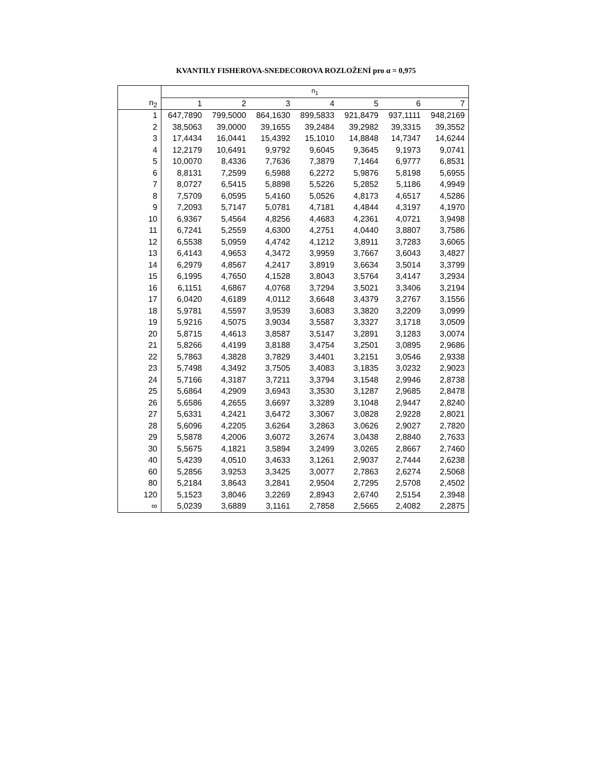KVANTILY FISHEROVA-SNEDECOROVA ROZLOŽENÍ pro α = 0,975
| | n<sub>1</sub> | | | | | | |
| --- | --- | --- | --- | --- | --- | --- | --- |
| n<sub>2</sub> | 1 | 2 | 3 | 4 | 5 | 6 | 7 |
| 1 | 647,7890 | 799,5000 | 864,1630 | 899,5833 | 921,8479 | 937,1111 | 948,2169 |
| 2 | 38,5063 | 39,0000 | 39,1655 | 39,2484 | 39,2982 | 39,3315 | 39,3552 |
| 3 | 17,4434 | 16,0441 | 15,4392 | 15,1010 | 14,8848 | 14,7347 | 14,6244 |
| 4 | 12,2179 | 10,6491 | 9,9792 | 9,6045 | 9,3645 | 9,1973 | 9,0741 |
| 5 | 10,0070 | 8,4336 | 7,7636 | 7,3879 | 7,1464 | 6,9777 | 6,8531 |
| 6 | 8,8131 | 7,2599 | 6,5988 | 6,2272 | 5,9876 | 5,8198 | 5,6955 |
| 7 | 8,0727 | 6,5415 | 5,8898 | 5,5226 | 5,2852 | 5,1186 | 4,9949 |
| 8 | 7,5709 | 6,0595 | 5,4160 | 5,0526 | 4,8173 | 4,6517 | 4,5286 |
| 9 | 7,2093 | 5,7147 | 5,0781 | 4,7181 | 4,4844 | 4,3197 | 4,1970 |
| 10 | 6,9367 | 5,4564 | 4,8256 | 4,4683 | 4,2361 | 4,0721 | 3,9498 |
| 11 | 6,7241 | 5,2559 | 4,6300 | 4,2751 | 4,0440 | 3,8807 | 3,7586 |
| 12 | 6,5538 | 5,0959 | 4,4742 | 4,1212 | 3,8911 | 3,7283 | 3,6065 |
| 13 | 6,4143 | 4,9653 | 4,3472 | 3,9959 | 3,7667 | 3,6043 | 3,4827 |
| 14 | 6,2979 | 4,8567 | 4,2417 | 3,8919 | 3,6634 | 3,5014 | 3,3799 |
| 15 | 6,1995 | 4,7650 | 4,1528 | 3,8043 | 3,5764 | 3,4147 | 3,2934 |
| 16 | 6,1151 | 4,6867 | 4,0768 | 3,7294 | 3,5021 | 3,3406 | 3,2194 |
| 17 | 6,0420 | 4,6189 | 4,0112 | 3,6648 | 3,4379 | 3,2767 | 3,1556 |
| 18 | 5,9781 | 4,5597 | 3,9539 | 3,6083 | 3,3820 | 3,2209 | 3,0999 |
| 19 | 5,9216 | 4,5075 | 3,9034 | 3,5587 | 3,3327 | 3,1718 | 3,0509 |
| 20 | 5,8715 | 4,4613 | 3,8587 | 3,5147 | 3,2891 | 3,1283 | 3,0074 |
| 21 | 5,8266 | 4,4199 | 3,8188 | 3,4754 | 3,2501 | 3,0895 | 2,9686 |
| 22 | 5,7863 | 4,3828 | 3,7829 | 3,4401 | 3,2151 | 3,0546 | 2,9338 |
| 23 | 5,7498 | 4,3492 | 3,7505 | 3,4083 | 3,1835 | 3,0232 | 2,9023 |
| 24 | 5,7166 | 4,3187 | 3,7211 | 3,3794 | 3,1548 | 2,9946 | 2,8738 |
| 25 | 5,6864 | 4,2909 | 3,6943 | 3,3530 | 3,1287 | 2,9685 | 2,8478 |
| 26 | 5,6586 | 4,2655 | 3,6697 | 3,3289 | 3,1048 | 2,9447 | 2,8240 |
| 27 | 5,6331 | 4,2421 | 3,6472 | 3,3067 | 3,0828 | 2,9228 | 2,8021 |
| 28 | 5,6096 | 4,2205 | 3,6264 | 3,2863 | 3,0626 | 2,9027 | 2,7820 |
| 29 | 5,5878 | 4,2006 | 3,6072 | 3,2674 | 3,0438 | 2,8840 | 2,7633 |
| 30 | 5,5675 | 4,1821 | 3,5894 | 3,2499 | 3,0265 | 2,8667 | 2,7460 |
| 40 | 5,4239 | 4,0510 | 3,4633 | 3,1261 | 2,9037 | 2,7444 | 2,6238 |
| 60 | 5,2856 | 3,9253 | 3,3425 | 3,0077 | 2,7863 | 2,6274 | 2,5068 |
| 80 | 5,2184 | 3,8643 | 3,2841 | 2,9504 | 2,7295 | 2,5708 | 2,4502 |
| 120 | 5,1523 | 3,8046 | 3,2269 | 2,8943 | 2,6740 | 2,5154 | 2,3948 |
| ∞ | 5,0239 | 3,6889 | 3,1161 | 2,7858 | 2,5665 | 2,4082 | 2,2875 |